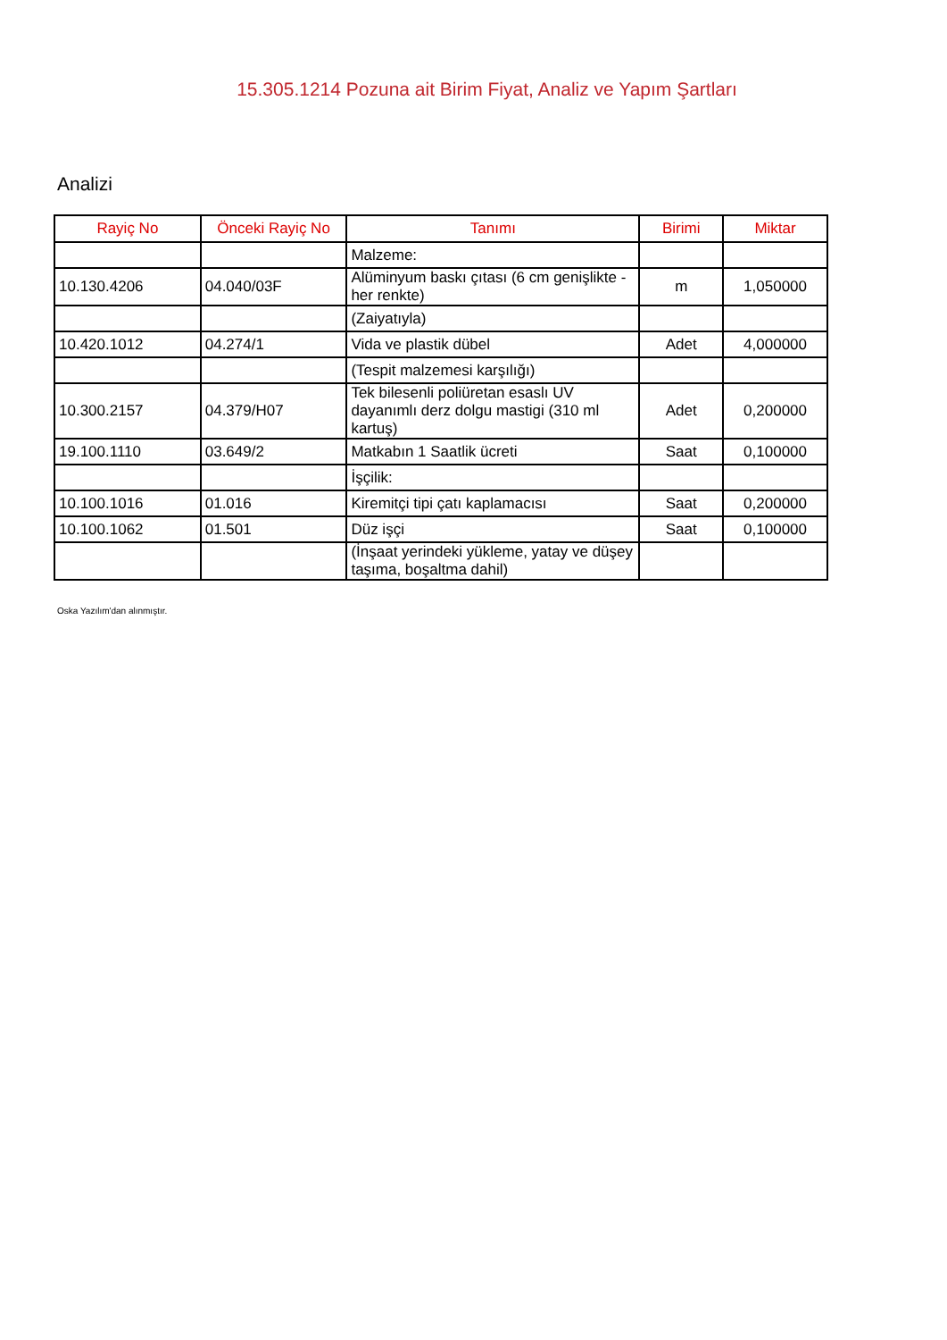15.305.1214 Pozuna ait Birim Fiyat, Analiz ve Yapım Şartları
Analizi
| Rayiç No | Önceki Rayiç No | Tanımı | Birimi | Miktar |
| --- | --- | --- | --- | --- |
| | | Malzeme: | | |
| 10.130.4206 | 04.040/03F | Alüminyum baskı çıtası (6 cm genişlikte -her renkte) | m | 1,050000 |
| | | (Zaiyatıyla) | | |
| 10.420.1012 | 04.274/1 | Vida ve plastik dübel | Adet | 4,000000 |
| | | (Tespit malzemesi karşılığı) | | |
| 10.300.2157 | 04.379/H07 | Tek bilesenli poliüretan esaslı UV dayanımlı derz dolgu mastigi (310 ml kartuş) | Adet | 0,200000 |
| 19.100.1110 | 03.649/2 | Matkabın 1 Saatlik ücreti | Saat | 0,100000 |
| | | İşçilik: | | |
| 10.100.1016 | 01.016 | Kiremitçi tipi çatı kaplamacısı | Saat | 0,200000 |
| 10.100.1062 | 01.501 | Düz işçi | Saat | 0,100000 |
| | | (İnşaat yerindeki yükleme, yatay ve düşey taşıma, boşaltma dahil) | | |
Oska Yazılım'dan alınmıştır.